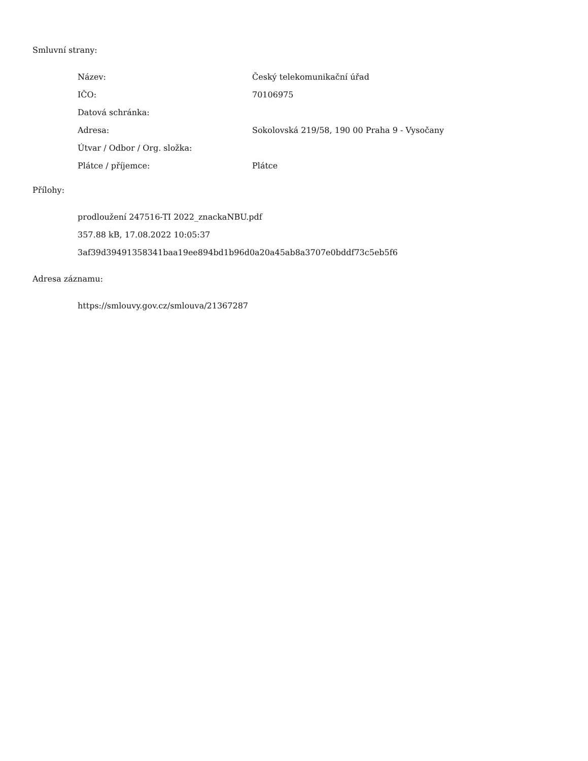Smluvní strany:
| Název: | Český telekomunikační úřad |
| IČO: | 70106975 |
| Datová schránka: | |
| Adresa: | Sokolovská 219/58, 190 00 Praha 9 - Vysočany |
| Útvar / Odbor / Org. složka: | |
| Plátce / příjemce: | Plátce |
Přílohy:
prodloužení 247516-TI 2022_znackaNBU.pdf
357.88 kB, 17.08.2022 10:05:37
3af39d39491358341baa19ee894bd1b96d0a20a45ab8a3707e0bddf73c5eb5f6
Adresa záznamu:
https://smlouvy.gov.cz/smlouva/21367287